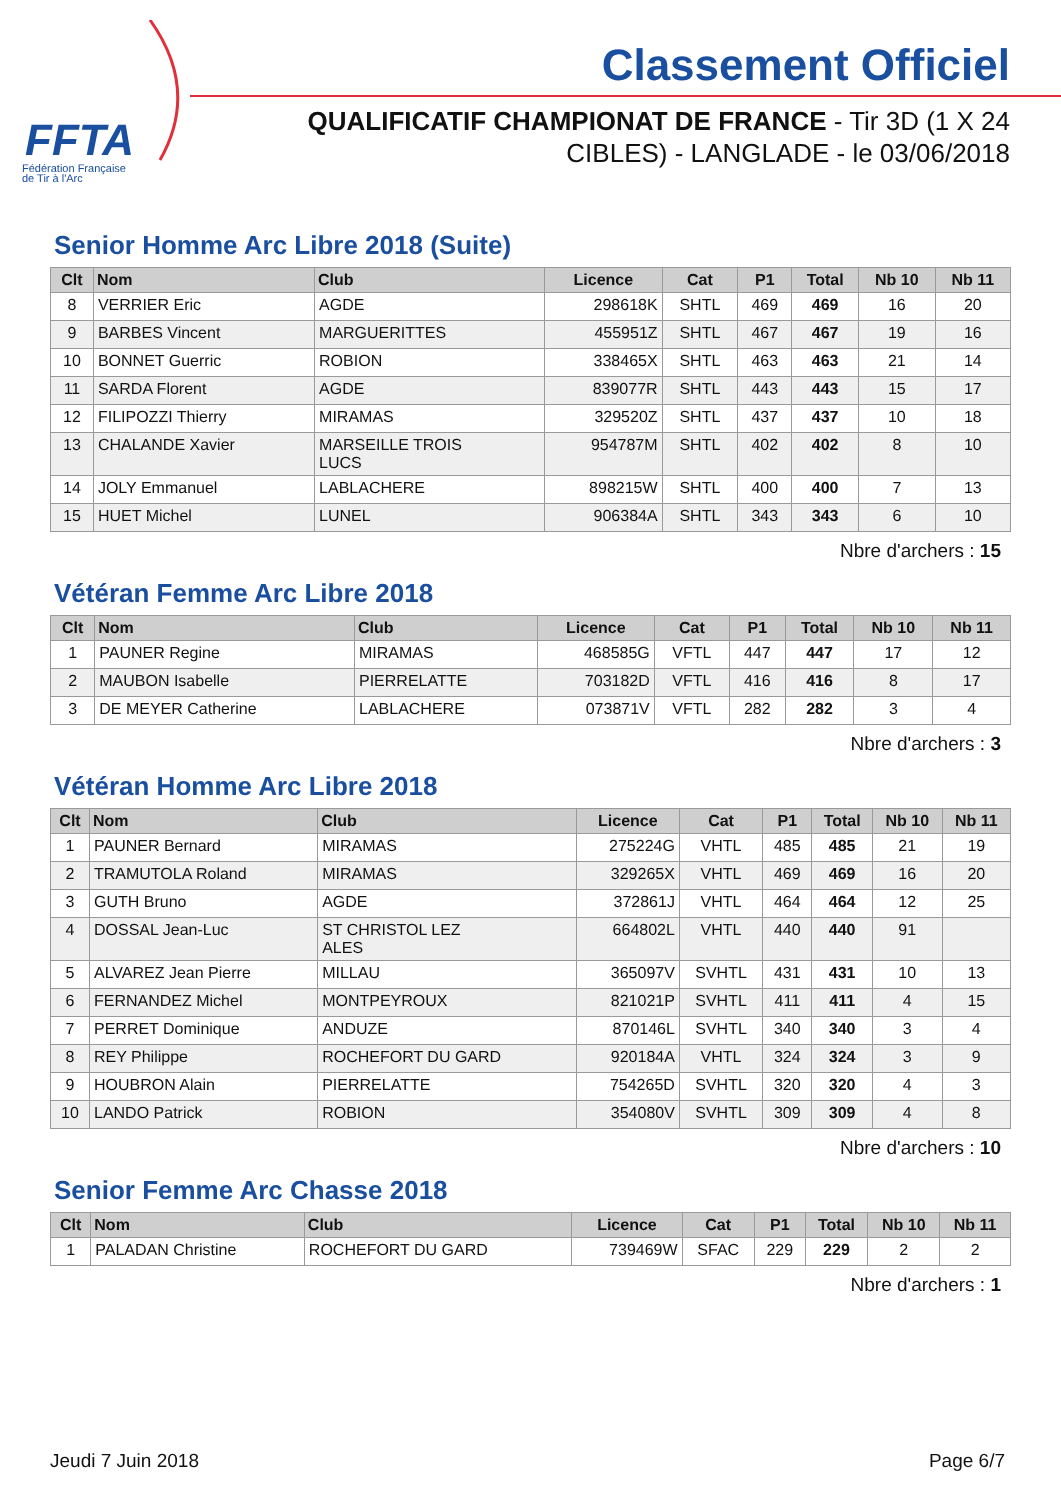FFTA
Fédération Française
de Tir à l'Arc
Classement Officiel
QUALIFICATIF CHAMPIONAT DE FRANCE - Tir 3D (1 X 24 CIBLES) - LANGLADE - le 03/06/2018
Senior Homme Arc Libre 2018 (Suite)
| Clt | Nom | Club | Licence | Cat | P1 | Total | Nb 10 | Nb 11 |
| --- | --- | --- | --- | --- | --- | --- | --- | --- |
| 8 | VERRIER Eric | AGDE | 298618K | SHTL | 469 | 469 | 16 | 20 |
| 9 | BARBES Vincent | MARGUERITTES | 455951Z | SHTL | 467 | 467 | 19 | 16 |
| 10 | BONNET Guerric | ROBION | 338465X | SHTL | 463 | 463 | 21 | 14 |
| 11 | SARDA Florent | AGDE | 839077R | SHTL | 443 | 443 | 15 | 17 |
| 12 | FILIPOZZI Thierry | MIRAMAS | 329520Z | SHTL | 437 | 437 | 10 | 18 |
| 13 | CHALANDE Xavier | MARSEILLE TROIS LUCS | 954787M | SHTL | 402 | 402 | 8 | 10 |
| 14 | JOLY Emmanuel | LABLACHERE | 898215W | SHTL | 400 | 400 | 7 | 13 |
| 15 | HUET Michel | LUNEL | 906384A | SHTL | 343 | 343 | 6 | 10 |
Nbre d'archers : 15
Vétéran Femme Arc Libre 2018
| Clt | Nom | Club | Licence | Cat | P1 | Total | Nb 10 | Nb 11 |
| --- | --- | --- | --- | --- | --- | --- | --- | --- |
| 1 | PAUNER Regine | MIRAMAS | 468585G | VFTL | 447 | 447 | 17 | 12 |
| 2 | MAUBON Isabelle | PIERRELATTE | 703182D | VFTL | 416 | 416 | 8 | 17 |
| 3 | DE MEYER Catherine | LABLACHERE | 073871V | VFTL | 282 | 282 | 3 | 4 |
Nbre d'archers : 3
Vétéran Homme Arc Libre 2018
| Clt | Nom | Club | Licence | Cat | P1 | Total | Nb 10 | Nb 11 |
| --- | --- | --- | --- | --- | --- | --- | --- | --- |
| 1 | PAUNER Bernard | MIRAMAS | 275224G | VHTL | 485 | 485 | 21 | 19 |
| 2 | TRAMUTOLA Roland | MIRAMAS | 329265X | VHTL | 469 | 469 | 16 | 20 |
| 3 | GUTH Bruno | AGDE | 372861J | VHTL | 464 | 464 | 12 | 25 |
| 4 | DOSSAL Jean-Luc | ST CHRISTOL LEZ ALES | 664802L | VHTL | 440 | 440 | 91 | |
| 5 | ALVAREZ Jean Pierre | MILLAU | 365097V | SVHTL | 431 | 431 | 10 | 13 |
| 6 | FERNANDEZ Michel | MONTPEYROUX | 821021P | SVHTL | 411 | 411 | 4 | 15 |
| 7 | PERRET Dominique | ANDUZE | 870146L | SVHTL | 340 | 340 | 3 | 4 |
| 8 | REY Philippe | ROCHEFORT DU GARD | 920184A | VHTL | 324 | 324 | 3 | 9 |
| 9 | HOUBRON Alain | PIERRELATTE | 754265D | SVHTL | 320 | 320 | 4 | 3 |
| 10 | LANDO Patrick | ROBION | 354080V | SVHTL | 309 | 309 | 4 | 8 |
Nbre d'archers : 10
Senior Femme Arc Chasse 2018
| Clt | Nom | Club | Licence | Cat | P1 | Total | Nb 10 | Nb 11 |
| --- | --- | --- | --- | --- | --- | --- | --- | --- |
| 1 | PALADAN Christine | ROCHEFORT DU GARD | 739469W | SFAC | 229 | 229 | 2 | 2 |
Nbre d'archers : 1
Jeudi 7 Juin 2018 Page 6/7